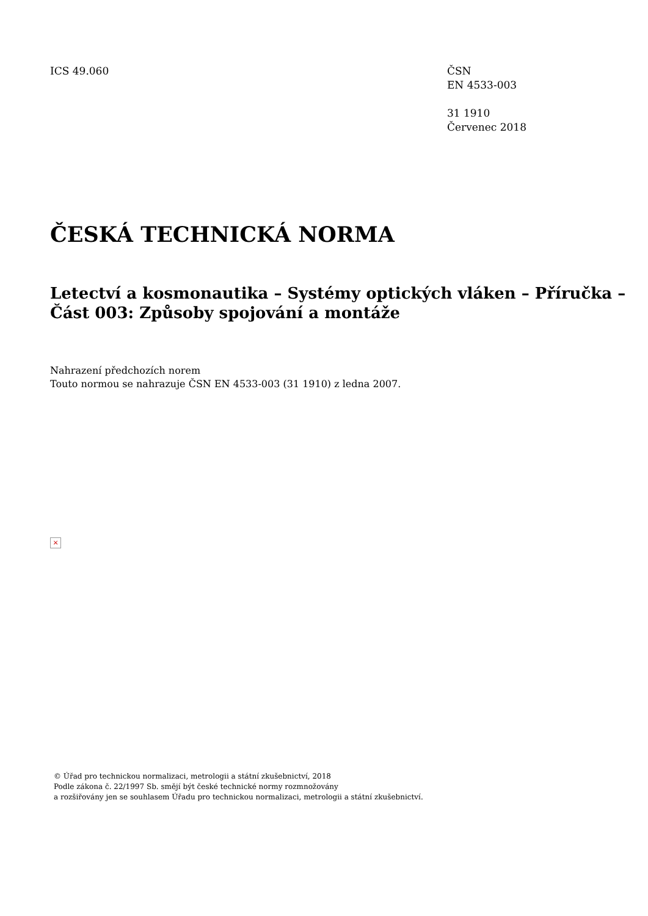ICS 49.060 ČSN
EN 4533-003
31 1910
Červenec 2018
ČESKÁ TECHNICKÁ NORMA
Letectví a kosmonautika – Systémy optických vláken – Příručka –
Část 003: Způsoby spojování a montáže
Nahrazení předchozích norem
Touto normou se nahrazuje ČSN EN 4533-003 (31 1910) z ledna 2007.
×
© Úřad pro technickou normalizaci, metrologii a státní zkušebnictví, 2018
Podle zákona č. 22/1997 Sb. smějí být české technické normy rozmnožovány
a rozšiřovány jen se souhlasem Úřadu pro technickou normalizaci, metrologii a státní zkušebnictví.